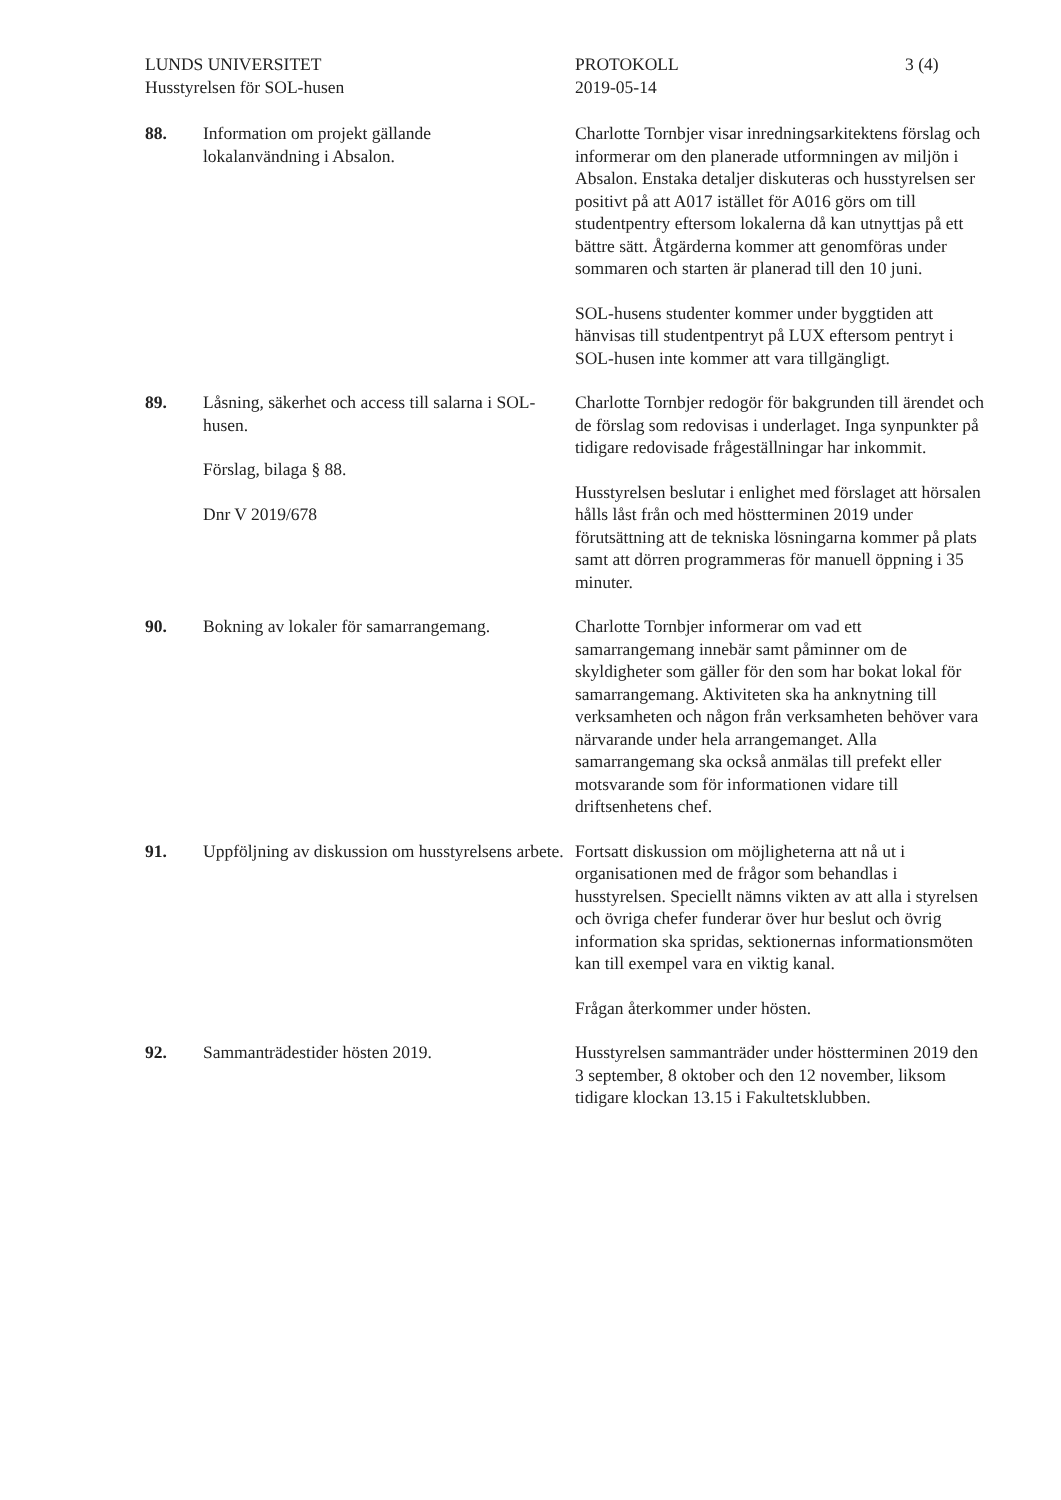LUNDS UNIVERSITET
Husstyrelsen för SOL-husen
PROTOKOLL
2019-05-14
3 (4)
88. Information om projekt gällande
lokalanvändning i Absalon.
Charlotte Tornbjer visar inredningsarkitektens förslag och informerar om den planerade utformningen av miljön i Absalon. Enstaka detaljer diskuteras och husstyrelsen ser positivt på att A017 istället för A016 görs om till studentpentry eftersom lokalerna då kan utnyttjas på ett bättre sätt. Åtgärderna kommer att genomföras under sommaren och starten är planerad till den 10 juni.
SOL-husens studenter kommer under byggtiden att hänvisas till studentpentryt på LUX eftersom pentryt i SOL-husen inte kommer att vara tillgängligt.
89. Låsning, säkerhet och access till salarna i SOL-husen.
Förslag, bilaga § 88.
Dnr V 2019/678
Charlotte Tornbjer redogör för bakgrunden till ärendet och de förslag som redovisas i underlaget. Inga synpunkter på tidigare redovisade frågeställningar har inkommit.
Husstyrelsen beslutar i enlighet med förslaget att hörsalen hålls låst från och med höstterminen 2019 under förutsättning att de tekniska lösningarna kommer på plats samt att dörren programmeras för manuell öppning i 35 minuter.
90. Bokning av lokaler för samarrangemang.
Charlotte Tornbjer informerar om vad ett samarrangemang innebär samt påminner om de skyldigheter som gäller för den som har bokat lokal för samarrangemang. Aktiviteten ska ha anknytning till verksamheten och någon från verksamheten behöver vara närvarande under hela arrangemanget. Alla samarrangemang ska också anmälas till prefekt eller motsvarande som för informationen vidare till driftsenhetens chef.
91. Uppföljning av diskussion om husstyrelsens arbete.
Fortsatt diskussion om möjligheterna att nå ut i organisationen med de frågor som behandlas i husstyrelsen. Speciellt nämns vikten av att alla i styrelsen och övriga chefer funderar över hur beslut och övrig information ska spridas, sektionernas informationsmöten kan till exempel vara en viktig kanal.
Frågan återkommer under hösten.
92. Sammanträdestider hösten 2019. Husstyrelsen sammanträder under höstterminen 2019 den 3 september, 8 oktober och den 12 november, liksom tidigare klockan 13.15 i Fakultetsklubben.